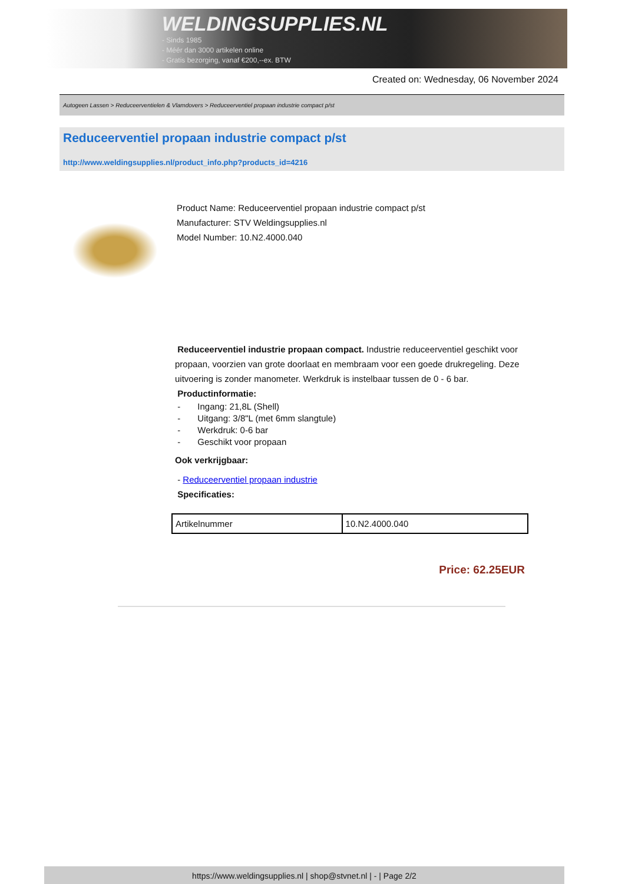WELDINGSUPPLIES.NL
- Sinds 1985
- Méér dan 3000 artikelen online
- Gratis bezorging, vanaf €200,--ex. BTW
Created on: Wednesday, 06 November 2024
Autogeen Lassen > Reduceerventielen & Vlamdovers > Reduceerventiel propaan industrie compact p/st
Reduceerventiel propaan industrie compact p/st
http://www.weldingsupplies.nl/product_info.php?products_id=4216
Product Name: Reduceerventiel propaan industrie compact p/st
Manufacturer: STV Weldingsupplies.nl
Model Number: 10.N2.4000.040
Reduceerventiel industrie propaan compact. Industrie reduceerventiel geschikt voor propaan, voorzien van grote doorlaat en membraam voor een goede drukregeling. Deze uitvoering is zonder manometer. Werkdruk is instelbaar tussen de 0 - 6 bar.
Productinformatie:
- Ingang: 21,8L (Shell)
- Uitgang: 3/8"L (met 6mm slangtule)
- Werkdruk: 0-6 bar
- Geschikt voor propaan
Ook verkrijgbaar:
- Reduceerventiel propaan industrie
Specificaties:
| Artikelnummer | 10.N2.4000.040 |
Price: 62.25EUR
https://www.weldingsupplies.nl | shop@stvnet.nl | - | Page 2/2